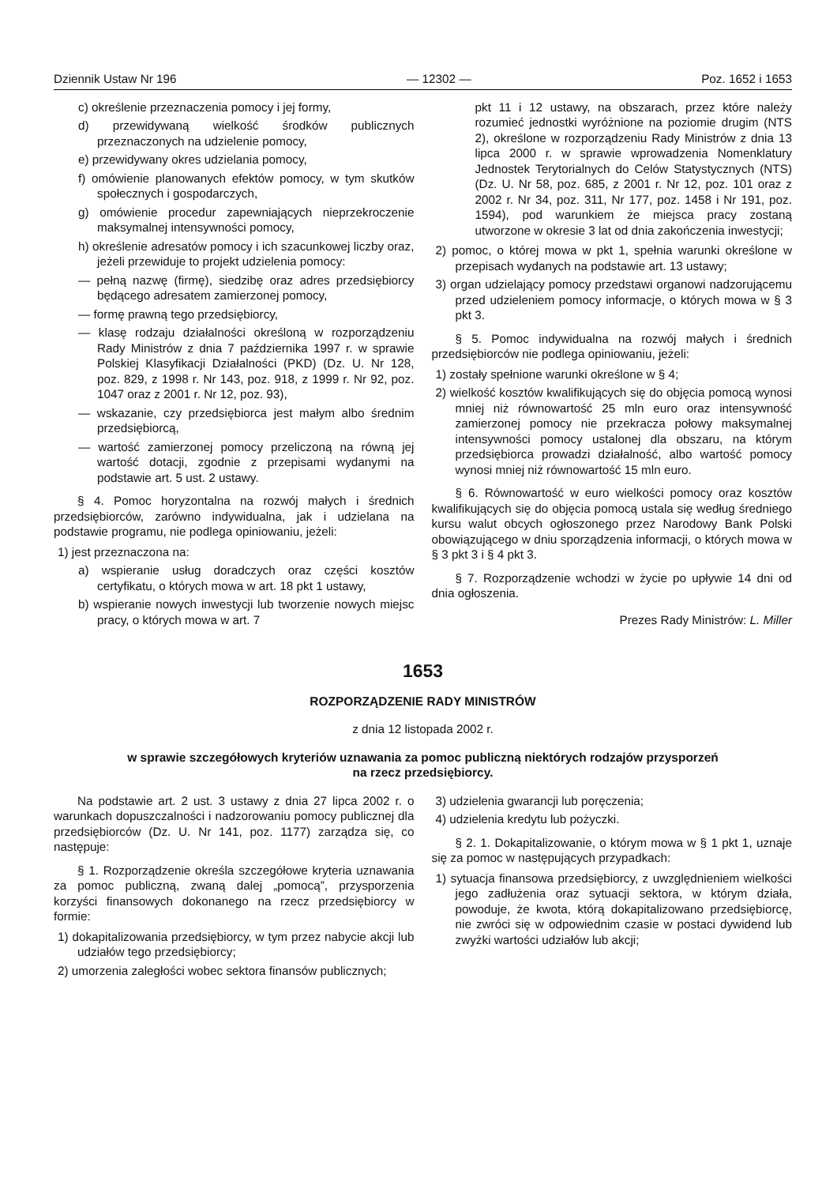Dziennik Ustaw Nr 196 — 12302 — Poz. 1652 i 1653
c) określenie przeznaczenia pomocy i jej formy,
d) przewidywaną wielkość środków publicznych przeznaczonych na udzielenie pomocy,
e) przewidywany okres udzielania pomocy,
f) omówienie planowanych efektów pomocy, w tym skutków społecznych i gospodarczych,
g) omówienie procedur zapewniających nieprzekroczenie maksymalnej intensywności pomocy,
h) określenie adresatów pomocy i ich szacunkowej liczby oraz, jeżeli przewiduje to projekt udzielenia pomocy:
— pełną nazwę (firmę), siedzibę oraz adres przedsiębiorcy będącego adresatem zamierzonej pomocy,
— formę prawną tego przedsiębiorcy,
— klasę rodzaju działalności określoną w rozporządzeniu Rady Ministrów z dnia 7 października 1997 r. w sprawie Polskiej Klasyfikacji Działalności (PKD) (Dz. U. Nr 128, poz. 829, z 1998 r. Nr 143, poz. 918, z 1999 r. Nr 92, poz. 1047 oraz z 2001 r. Nr 12, poz. 93),
— wskazanie, czy przedsiębiorca jest małym albo średnim przedsiębiorcą,
— wartość zamierzonej pomocy przeliczoną na równą jej wartość dotacji, zgodnie z przepisami wydanymi na podstawie art. 5 ust. 2 ustawy.
§ 4. Pomoc horyzontalna na rozwój małych i średnich przedsiębiorców, zarówno indywidualna, jak i udzielana na podstawie programu, nie podlega opiniowaniu, jeżeli:
1) jest przeznaczona na:
a) wspieranie usług doradczych oraz części kosztów certyfikatu, o których mowa w art. 18 pkt 1 ustawy,
b) wspieranie nowych inwestycji lub tworzenie nowych miejsc pracy, o których mowa w art. 7
pkt 11 i 12 ustawy, na obszarach, przez które należy rozumieć jednostki wyróżnione na poziomie drugim (NTS 2), określone w rozporządzeniu Rady Ministrów z dnia 13 lipca 2000 r. w sprawie wprowadzenia Nomenklatury Jednostek Terytorialnych do Celów Statystycznych (NTS) (Dz. U. Nr 58, poz. 685, z 2001 r. Nr 12, poz. 101 oraz z 2002 r. Nr 34, poz. 311, Nr 177, poz. 1458 i Nr 191, poz. 1594), pod warunkiem że miejsca pracy zostaną utworzone w okresie 3 lat od dnia zakończenia inwestycji;
2) pomoc, o której mowa w pkt 1, spełnia warunki określone w przepisach wydanych na podstawie art. 13 ustawy;
3) organ udzielający pomocy przedstawi organowi nadzorującemu przed udzieleniem pomocy informacje, o których mowa w § 3 pkt 3.
§ 5. Pomoc indywidualna na rozwój małych i średnich przedsiębiorców nie podlega opiniowaniu, jeżeli:
1) zostały spełnione warunki określone w § 4;
2) wielkość kosztów kwalifikujących się do objęcia pomocą wynosi mniej niż równowartość 25 mln euro oraz intensywność zamierzonej pomocy nie przekracza połowy maksymalnej intensywności pomocy ustalonej dla obszaru, na którym przedsiębiorca prowadzi działalność, albo wartość pomocy wynosi mniej niż równowartość 15 mln euro.
§ 6. Równowartość w euro wielkości pomocy oraz kosztów kwalifikujących się do objęcia pomocą ustala się według średniego kursu walut obcych ogłoszonego przez Narodowy Bank Polski obowiązującego w dniu sporządzenia informacji, o których mowa w § 3 pkt 3 i § 4 pkt 3.
§ 7. Rozporządzenie wchodzi w życie po upływie 14 dni od dnia ogłoszenia.
Prezes Rady Ministrów: L. Miller
1653
ROZPORZĄDZENIE RADY MINISTRÓW
z dnia 12 listopada 2002 r.
w sprawie szczegółowych kryteriów uznawania za pomoc publiczną niektórych rodzajów przysporzeń
na rzecz przedsiębiorcy.
Na podstawie art. 2 ust. 3 ustawy z dnia 27 lipca 2002 r. o warunkach dopuszczalności i nadzorowaniu pomocy publicznej dla przedsiębiorców (Dz. U. Nr 141, poz. 1177) zarządza się, co następuje:
§ 1. Rozporządzenie określa szczegółowe kryteria uznawania za pomoc publiczną, zwaną dalej „pomocą”, przysporzenia korzyści finansowych dokonanego na rzecz przedsiębiorcy w formie:
1) dokapitalizowania przedsiębiorcy, w tym przez nabycie akcji lub udziałów tego przedsiębiorcy;
2) umorzenia zaległości wobec sektora finansów publicznych;
3) udzielenia gwarancji lub poręczenia;
4) udzielenia kredytu lub pożyczki.
§ 2. 1. Dokapitalizowanie, o którym mowa w § 1 pkt 1, uznaje się za pomoc w następujących przypadkach:
1) sytuacja finansowa przedsiębiorcy, z uwzględnieniem wielkości jego zadłużenia oraz sytuacji sektora, w którym działa, powoduje, że kwota, którą dokapitalizowano przedsiębiorcę, nie zwróci się w odpowiednim czasie w postaci dywidend lub zwyżki wartości udziałów lub akcji;